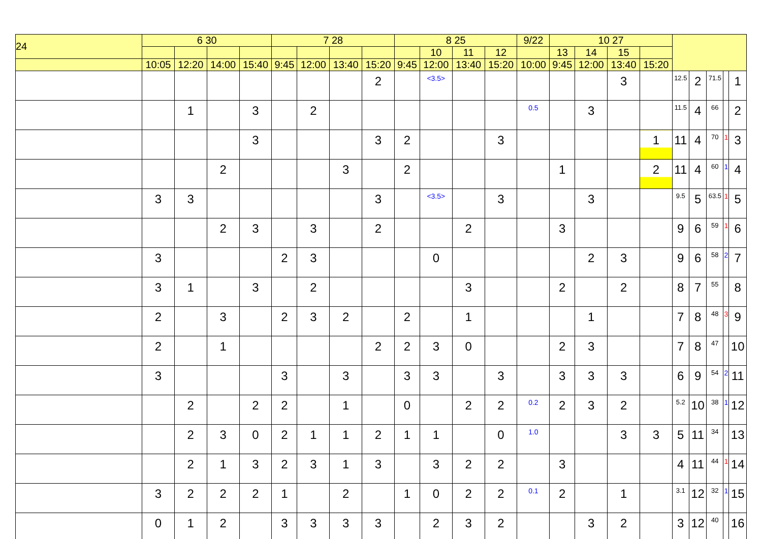| 24 | 6 30 | | | | 7 28 | | | | 8 25 | | | | 9/22 | 10 27 | | | | | | | | |
| --- | --- | --- | --- | --- | --- | --- | --- | --- | --- | --- | --- | --- | --- | --- | --- | --- | --- | --- | --- | --- | --- | --- |
| | | | | | | | | | | 10 | 11 | 12 | | 13 | 14 | 15 | | | | | | |
| | 10:05 | 12:20 | 14:00 | 15:40 | 9:45 | 12:00 | 13:40 | 15:20 | 9:45 | 12:00 | 13:40 | 15:20 | 10:00 | 9:45 | 12:00 | 13:40 | 15:20 | | | | | |
| | | | | | | | | 2 | | <3.5> | | | | | | 3 | | 12.5 | 2 | 71.5 | | 1 |
| | | 1 | | 3 | | 2 | | | | | | | 0.5 | | 3 | | | 11.5 | 4 | 66 | | 2 |
| | | | | 3 | | | | 3 | 2 | | | 3 | | | | | 1 | 11 | 4 | 70 | 1 | 3 |
| | | | 2 | | | | 3 | | 2 | | | | | 1 | | | 2 | 11 | 4 | 60 | 1 | 4 |
| | 3 | 3 | | | | | | 3 | | <3.5> | | 3 | | | 3 | | | 9.5 | 5 | 63.5 | 1 | 5 |
| | | | 2 | 3 | | 3 | | 2 | | | 2 | | | 3 | | | | 9 | 6 | 59 | 1 | 6 |
| | 3 | | | | 2 | 3 | | | | 0 | | | | | 2 | 3 | | 9 | 6 | 58 | 2 | 7 |
| | 3 | 1 | | 3 | | 2 | | | | | 3 | | | 2 | | 2 | | 8 | 7 | 55 | | 8 |
| | 2 | | 3 | | 2 | 3 | 2 | | 2 | | 1 | | | | 1 | | | 7 | 8 | 48 | 3 | 9 |
| | 2 | | 1 | | | | | 2 | 2 | 3 | 0 | | | 2 | 3 | | | 7 | 8 | 47 | | 10 |
| | 3 | | | | 3 | | 3 | | 3 | 3 | | 3 | | 3 | 3 | 3 | | 6 | 9 | 54 | 2 | 11 |
| | | 2 | | 2 | 2 | | 1 | | 0 | | 2 | 2 | 0.2 | 2 | 3 | 2 | | 5.2 | 10 | 38 | 1 | 12 |
| | | 2 | 3 | 0 | 2 | 1 | 1 | 2 | 1 | 1 | | 0 | 1.0 | | | 3 | 3 | 5 | 11 | 34 | | 13 |
| | | 2 | 1 | 3 | 2 | 3 | 1 | 3 | | 3 | 2 | 2 | | 3 | | | | 4 | 11 | 44 | 1 | 14 |
| | 3 | 2 | 2 | 2 | 1 | | 2 | | 1 | 0 | 2 | 2 | 0.1 | 2 | | 1 | | 3.1 | 12 | 32 | 1 | 15 |
| | 0 | 1 | 2 | | 3 | 3 | 3 | 3 | | 2 | 3 | 2 | | | 3 | 2 | | 3 | 12 | 40 | | 16 |